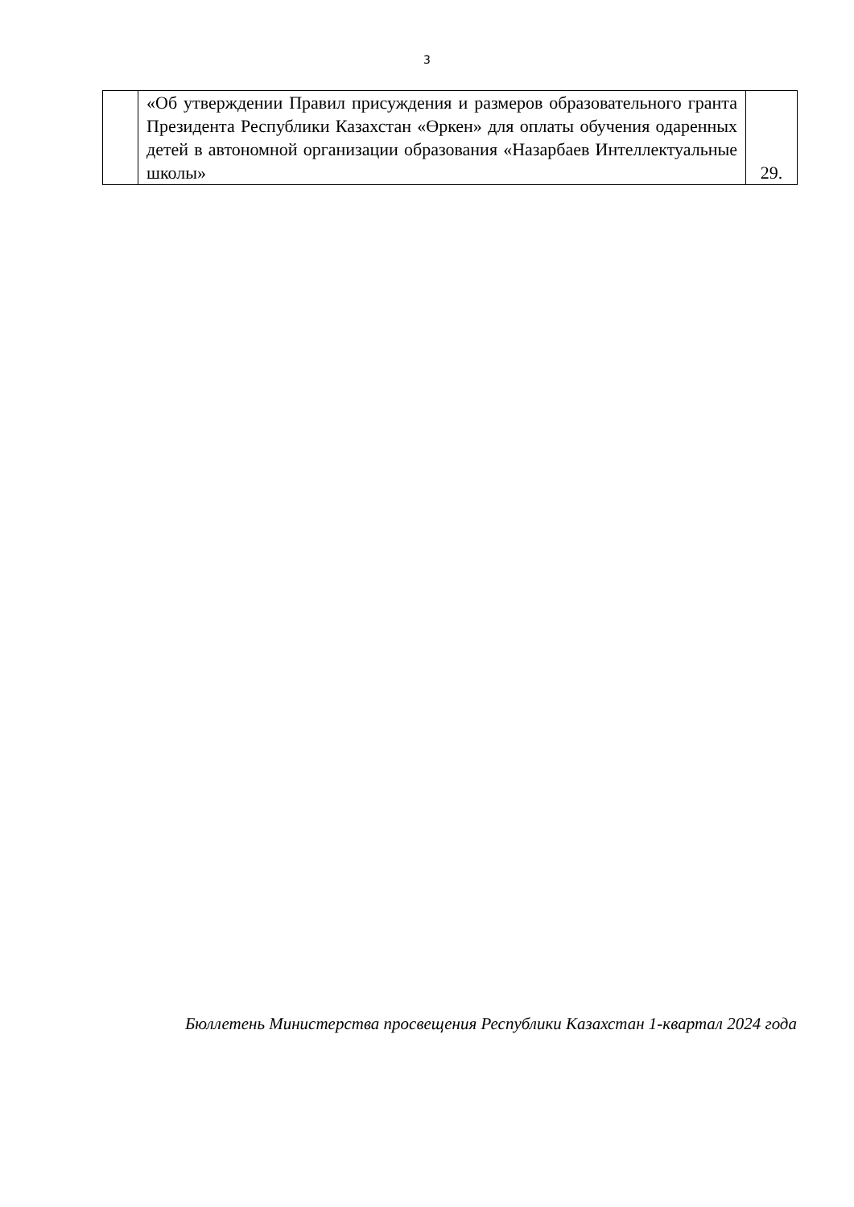3
| | «Об утверждении Правил присуждения и размеров образовательного гранта Президента Республики Казахстан «Өркен» для оплаты обучения одаренных детей в автономной организации образования «Назарбаев Интеллектуальные школы» | 29. |
Бюллетень Министерства просвещения Республики Казахстан 1-квартал 2024 года